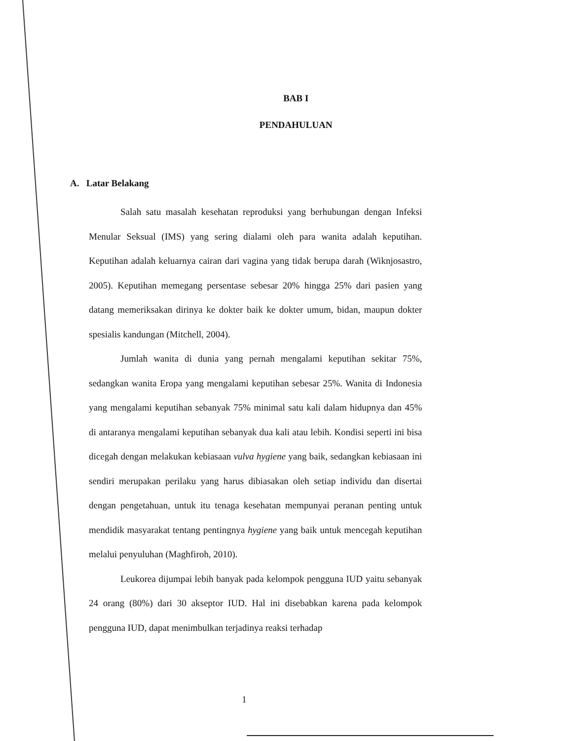BAB I
PENDAHULUAN
A. Latar Belakang
Salah satu masalah kesehatan reproduksi yang berhubungan dengan Infeksi Menular Seksual (IMS) yang sering dialami oleh para wanita adalah keputihan. Keputihan adalah keluarnya cairan dari vagina yang tidak berupa darah (Wiknjosastro, 2005). Keputihan memegang persentase sebesar 20% hingga 25% dari pasien yang datang memeriksakan dirinya ke dokter baik ke dokter umum, bidan, maupun dokter spesialis kandungan (Mitchell, 2004).
Jumlah wanita di dunia yang pernah mengalami keputihan sekitar 75%, sedangkan wanita Eropa yang mengalami keputihan sebesar 25%. Wanita di Indonesia yang mengalami keputihan sebanyak 75% minimal satu kali dalam hidupnya dan 45% di antaranya mengalami keputihan sebanyak dua kali atau lebih. Kondisi seperti ini bisa dicegah dengan melakukan kebiasaan vulva hygiene yang baik, sedangkan kebiasaan ini sendiri merupakan perilaku yang harus dibiasakan oleh setiap individu dan disertai dengan pengetahuan, untuk itu tenaga kesehatan mempunyai peranan penting untuk mendidik masyarakat tentang pentingnya hygiene yang baik untuk mencegah keputihan melalui penyuluhan (Maghfiroh, 2010).
Leukorea dijumpai lebih banyak pada kelompok pengguna IUD yaitu sebanyak 24 orang (80%) dari 30 akseptor IUD. Hal ini disebabkan karena pada kelompok pengguna IUD, dapat menimbulkan terjadinya reaksi terhadap
1